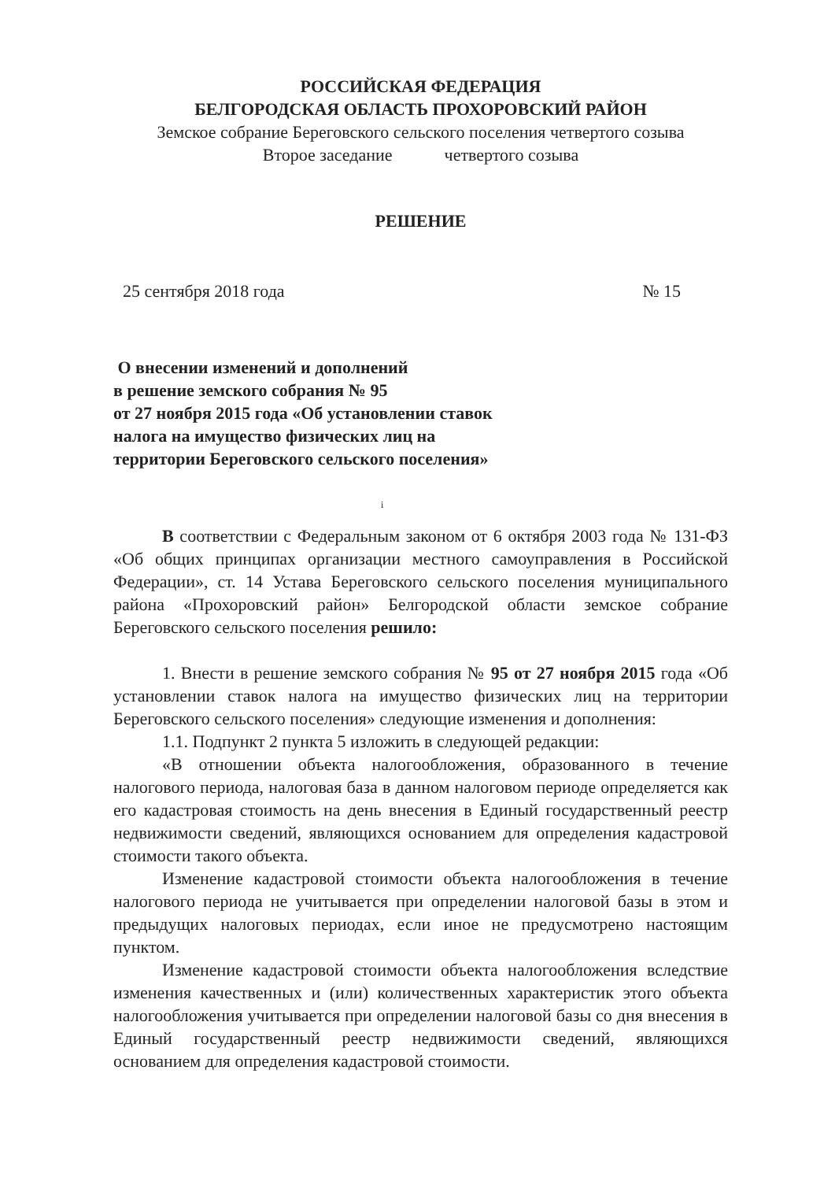РОССИЙСКАЯ ФЕДЕРАЦИЯ
БЕЛГОРОДСКАЯ ОБЛАСТЬ ПРОХОРОВСКИЙ РАЙОН
Земское собрание Береговского сельского поселения четвертого созыва
Второе заседание четвертого созыва
РЕШЕНИЕ
25 сентября 2018 года № 15
О внесении изменений и дополнений
в решение земского собрания № 95
от 27 ноября 2015 года «Об установлении ставок налога на имущество физических лиц на территории Береговского сельского поселения»
i
В соответствии с Федеральным законом от 6 октября 2003 года № 131-ФЗ «Об общих принципах организации местного самоуправления в Российской Федерации», ст. 14 Устава Береговского сельского поселения муниципального района «Прохоровский район» Белгородской области земское собрание Береговского сельского поселения решило:
1. Внести в решение земского собрания № 95 от 27 ноября 2015 года «Об установлении ставок налога на имущество физических лиц на территории Береговского сельского поселения» следующие изменения и дополнения:
1.1. Подпункт 2 пункта 5 изложить в следующей редакции:
«В отношении объекта налогообложения, образованного в течение налогового периода, налоговая база в данном налоговом периоде определяется как его кадастровая стоимость на день внесения в Единый государственный реестр недвижимости сведений, являющихся основанием для определения кадастровой стоимости такого объекта.
Изменение кадастровой стоимости объекта налогообложения в течение налогового периода не учитывается при определении налоговой базы в этом и предыдущих налоговых периодах, если иное не предусмотрено настоящим пунктом.
Изменение кадастровой стоимости объекта налогообложения вследствие изменения качественных и (или) количественных характеристик этого объекта налогообложения учитывается при определении налоговой базы со дня внесения в Единый государственный реестр недвижимости сведений, являющихся основанием для определения кадастровой стоимости.